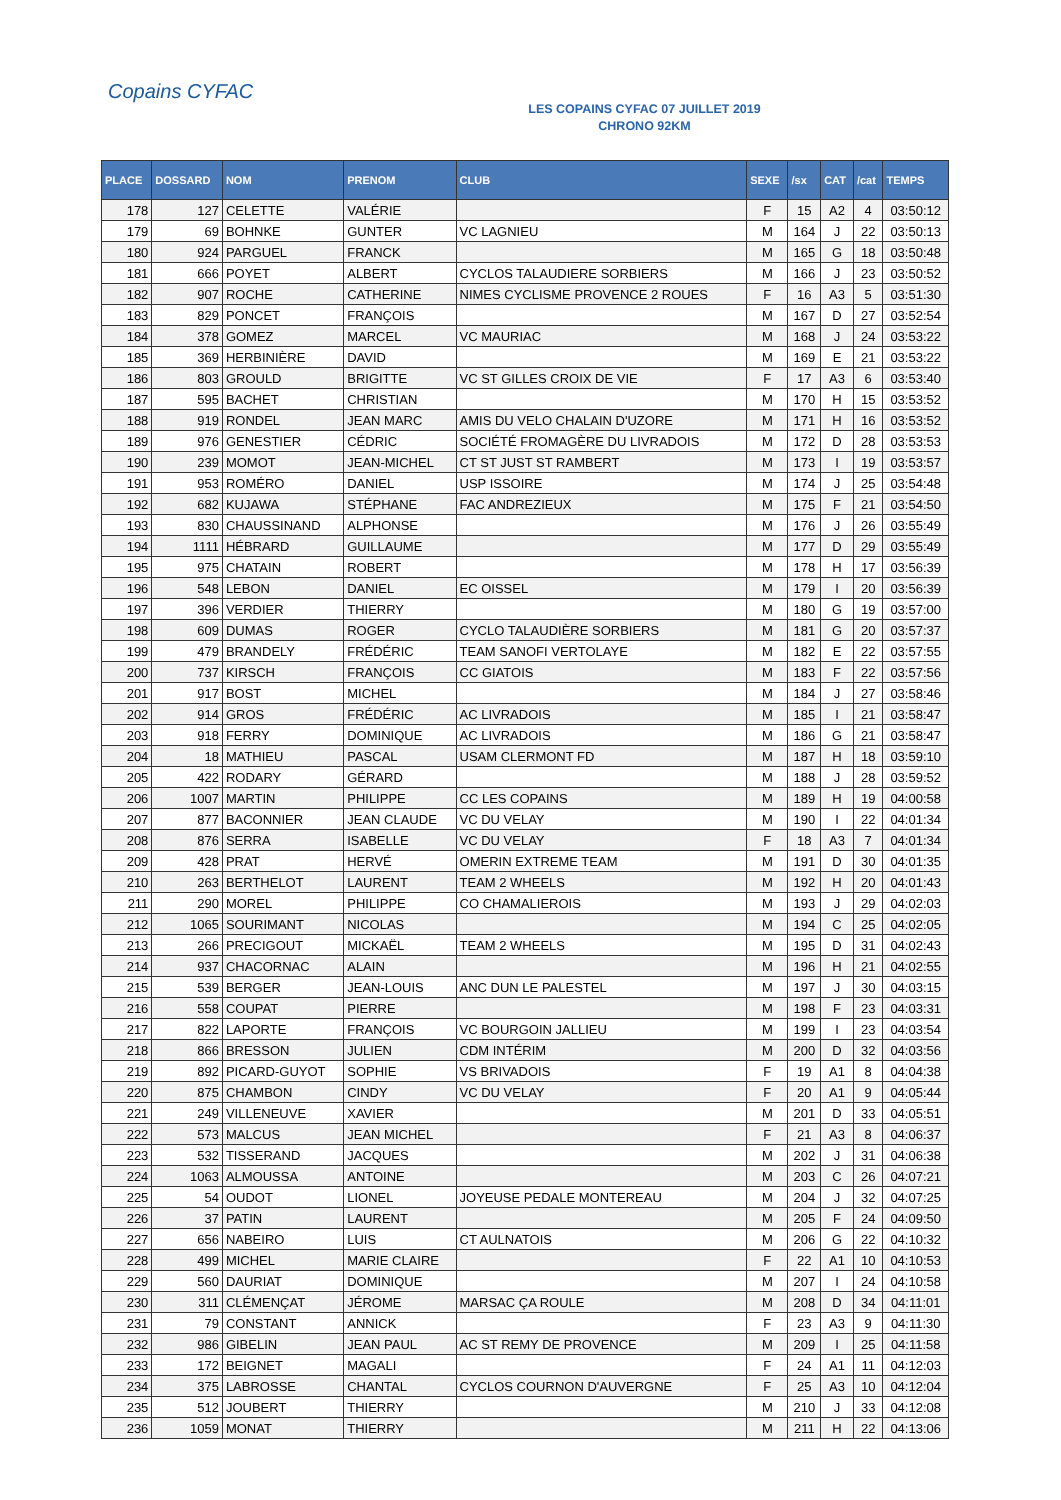Copains CYFAC
LES COPAINS CYFAC 07 JUILLET 2019
CHRONO 92KM
| PLACE | DOSSARD | NOM | PRENOM | CLUB | SEXE | /sx | CAT | /cat | TEMPS |
| --- | --- | --- | --- | --- | --- | --- | --- | --- | --- |
| 178 | 127 | CELETTE | VALÉRIE | | F | 15 | A2 | 4 | 03:50:12 |
| 179 | 69 | BOHNKE | GUNTER | VC LAGNIEU | M | 164 | J | 22 | 03:50:13 |
| 180 | 924 | PARGUEL | FRANCK | | M | 165 | G | 18 | 03:50:48 |
| 181 | 666 | POYET | ALBERT | CYCLOS TALAUDIERE SORBIERS | M | 166 | J | 23 | 03:50:52 |
| 182 | 907 | ROCHE | CATHERINE | NIMES CYCLISME PROVENCE 2 ROUES | F | 16 | A3 | 5 | 03:51:30 |
| 183 | 829 | PONCET | FRANÇOIS | | M | 167 | D | 27 | 03:52:54 |
| 184 | 378 | GOMEZ | MARCEL | VC MAURIAC | M | 168 | J | 24 | 03:53:22 |
| 185 | 369 | HERBINIÈRE | DAVID | | M | 169 | E | 21 | 03:53:22 |
| 186 | 803 | GROULD | BRIGITTE | VC ST GILLES CROIX DE VIE | F | 17 | A3 | 6 | 03:53:40 |
| 187 | 595 | BACHET | CHRISTIAN | | M | 170 | H | 15 | 03:53:52 |
| 188 | 919 | RONDEL | JEAN MARC | AMIS DU VELO CHALAIN D'UZORE | M | 171 | H | 16 | 03:53:52 |
| 189 | 976 | GENESTIER | CÉDRIC | SOCIÉTÉ FROMAGÈRE DU LIVRADOIS | M | 172 | D | 28 | 03:53:53 |
| 190 | 239 | MOMOT | JEAN-MICHEL | CT ST JUST ST RAMBERT | M | 173 | I | 19 | 03:53:57 |
| 191 | 953 | ROMÉRO | DANIEL | USP ISSOIRE | M | 174 | J | 25 | 03:54:48 |
| 192 | 682 | KUJAWA | STÉPHANE | FAC ANDREZIEUX | M | 175 | F | 21 | 03:54:50 |
| 193 | 830 | CHAUSSINAND | ALPHONSE | | M | 176 | J | 26 | 03:55:49 |
| 194 | 1111 | HÉBRARD | GUILLAUME | | M | 177 | D | 29 | 03:55:49 |
| 195 | 975 | CHATAIN | ROBERT | | M | 178 | H | 17 | 03:56:39 |
| 196 | 548 | LEBON | DANIEL | EC OISSEL | M | 179 | I | 20 | 03:56:39 |
| 197 | 396 | VERDIER | THIERRY | | M | 180 | G | 19 | 03:57:00 |
| 198 | 609 | DUMAS | ROGER | CYCLO TALAUDIÈRE SORBIERS | M | 181 | G | 20 | 03:57:37 |
| 199 | 479 | BRANDELY | FRÉDÉRIC | TEAM SANOFI VERTOLAYE | M | 182 | E | 22 | 03:57:55 |
| 200 | 737 | KIRSCH | FRANÇOIS | CC GIATOIS | M | 183 | F | 22 | 03:57:56 |
| 201 | 917 | BOST | MICHEL | | M | 184 | J | 27 | 03:58:46 |
| 202 | 914 | GROS | FRÉDÉRIC | AC LIVRADOIS | M | 185 | I | 21 | 03:58:47 |
| 203 | 918 | FERRY | DOMINIQUE | AC LIVRADOIS | M | 186 | G | 21 | 03:58:47 |
| 204 | 18 | MATHIEU | PASCAL | USAM CLERMONT FD | M | 187 | H | 18 | 03:59:10 |
| 205 | 422 | RODARY | GÉRARD | | M | 188 | J | 28 | 03:59:52 |
| 206 | 1007 | MARTIN | PHILIPPE | CC LES COPAINS | M | 189 | H | 19 | 04:00:58 |
| 207 | 877 | BACONNIER | JEAN CLAUDE | VC DU VELAY | M | 190 | I | 22 | 04:01:34 |
| 208 | 876 | SERRA | ISABELLE | VC DU VELAY | F | 18 | A3 | 7 | 04:01:34 |
| 209 | 428 | PRAT | HERVÉ | OMERIN EXTREME TEAM | M | 191 | D | 30 | 04:01:35 |
| 210 | 263 | BERTHELOT | LAURENT | TEAM 2 WHEELS | M | 192 | H | 20 | 04:01:43 |
| 211 | 290 | MOREL | PHILIPPE | CO CHAMALIEROIS | M | 193 | J | 29 | 04:02:03 |
| 212 | 1065 | SOURIMANT | NICOLAS | | M | 194 | C | 25 | 04:02:05 |
| 213 | 266 | PRECIGOUT | MICKAËL | TEAM 2 WHEELS | M | 195 | D | 31 | 04:02:43 |
| 214 | 937 | CHACORNAC | ALAIN | | M | 196 | H | 21 | 04:02:55 |
| 215 | 539 | BERGER | JEAN-LOUIS | ANC DUN LE PALESTEL | M | 197 | J | 30 | 04:03:15 |
| 216 | 558 | COUPAT | PIERRE | | M | 198 | F | 23 | 04:03:31 |
| 217 | 822 | LAPORTE | FRANÇOIS | VC BOURGOIN JALLIEU | M | 199 | I | 23 | 04:03:54 |
| 218 | 866 | BRESSON | JULIEN | CDM INTÉRIM | M | 200 | D | 32 | 04:03:56 |
| 219 | 892 | PICARD-GUYOT | SOPHIE | VS BRIVADOIS | F | 19 | A1 | 8 | 04:04:38 |
| 220 | 875 | CHAMBON | CINDY | VC DU VELAY | F | 20 | A1 | 9 | 04:05:44 |
| 221 | 249 | VILLENEUVE | XAVIER | | M | 201 | D | 33 | 04:05:51 |
| 222 | 573 | MALCUS | JEAN MICHEL | | F | 21 | A3 | 8 | 04:06:37 |
| 223 | 532 | TISSERAND | JACQUES | | M | 202 | J | 31 | 04:06:38 |
| 224 | 1063 | ALMOUSSA | ANTOINE | | M | 203 | C | 26 | 04:07:21 |
| 225 | 54 | OUDOT | LIONEL | JOYEUSE PEDALE MONTEREAU | M | 204 | J | 32 | 04:07:25 |
| 226 | 37 | PATIN | LAURENT | | M | 205 | F | 24 | 04:09:50 |
| 227 | 656 | NABEIRO | LUIS | CT AULNATOIS | M | 206 | G | 22 | 04:10:32 |
| 228 | 499 | MICHEL | MARIE CLAIRE | | F | 22 | A1 | 10 | 04:10:53 |
| 229 | 560 | DAURIAT | DOMINIQUE | | M | 207 | I | 24 | 04:10:58 |
| 230 | 311 | CLÉMENÇAT | JÉROME | MARSAC ÇA ROULE | M | 208 | D | 34 | 04:11:01 |
| 231 | 79 | CONSTANT | ANNICK | | F | 23 | A3 | 9 | 04:11:30 |
| 232 | 986 | GIBELIN | JEAN PAUL | AC ST REMY DE PROVENCE | M | 209 | I | 25 | 04:11:58 |
| 233 | 172 | BEIGNET | MAGALI | | F | 24 | A1 | 11 | 04:12:03 |
| 234 | 375 | LABROSSE | CHANTAL | CYCLOS COURNON D'AUVERGNE | F | 25 | A3 | 10 | 04:12:04 |
| 235 | 512 | JOUBERT | THIERRY | | M | 210 | J | 33 | 04:12:08 |
| 236 | 1059 | MONAT | THIERRY | | M | 211 | H | 22 | 04:13:06 |